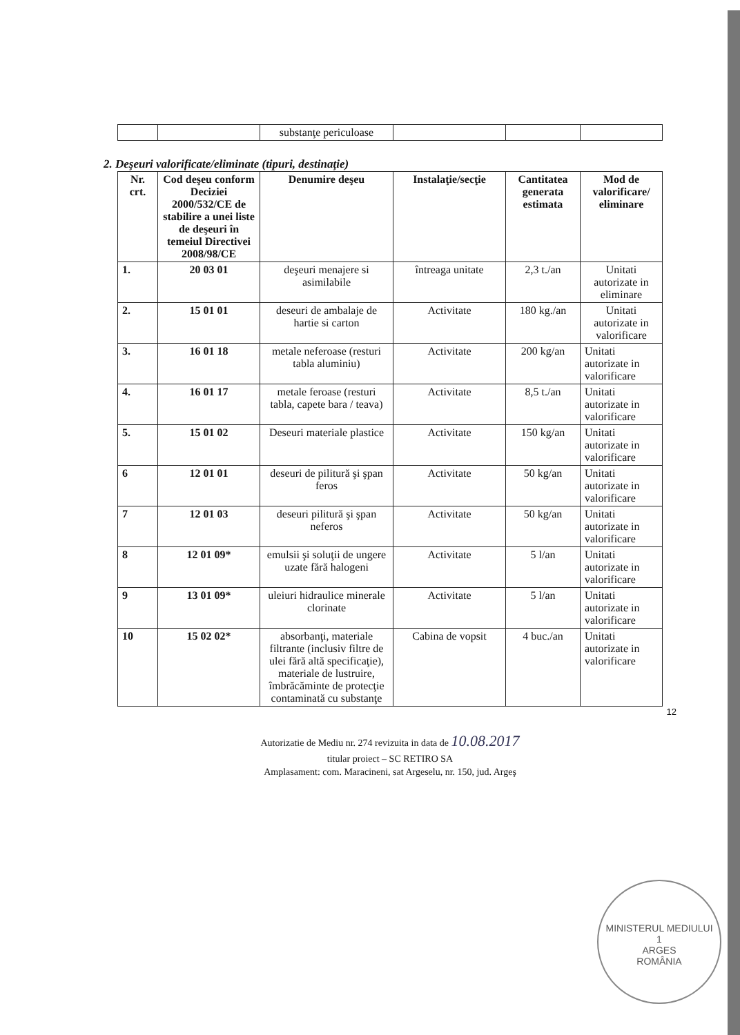| | | substanţe periculoase | | | |
2. Deşeuri valorificate/eliminate (tipuri, destinaţie)
| Nr. crt. | Cod deşeu conform Deciziei 2000/532/CE de stabilire a unei liste de deşeuri în temeiul Directivei 2008/98/CE | Denumire deşeu | Instalaţie/secţie | Cantitatea generata estimata | Mod de valorificare/ eliminare |
| --- | --- | --- | --- | --- | --- |
| 1. | 20 03 01 | deşeuri menajere si asimilabile | întreaga unitate | 2,3 t./an | Unitati autorizate in eliminare |
| 2. | 15 01 01 | deseuri de ambalaje de hartie si carton | Activitate | 180 kg./an | Unitati autorizate in valorificare |
| 3. | 16 01 18 | metale neferoase (resturi tabla aluminiu) | Activitate | 200 kg/an | Unitati autorizate in valorificare |
| 4. | 16 01 17 | metale feroase (resturi tabla, capete bara / teava) | Activitate | 8,5 t./an | Unitati autorizate in valorificare |
| 5. | 15 01 02 | Deseuri materiale plastice | Activitate | 150 kg/an | Unitati autorizate in valorificare |
| 6 | 12 01 01 | deseuri de pilitură şi şpan feros | Activitate | 50 kg/an | Unitati autorizate in valorificare |
| 7 | 12 01 03 | deseuri pilitură şi şpan neferos | Activitate | 50 kg/an | Unitati autorizate in valorificare |
| 8 | 12 01 09* | emulsii şi soluţii de ungere uzate fără halogeni | Activitate | 5 l/an | Unitati autorizate in valorificare |
| 9 | 13 01 09* | uleiuri hidraulice minerale clorinate | Activitate | 5 l/an | Unitati autorizate in valorificare |
| 10 | 15 02 02* | absorbanţi, materiale filtrante (inclusiv filtre de ulei fără altă specificaţie), materiale de lustruire, îmbrăcăminte de protecţie contaminată cu substanţe | Cabina de vopsit | 4 buc./an | Unitati autorizate in valorificare |
12
Autorizatie de Mediu nr. 274 revizuita in data de 10.08.2017
titular proiect – SC RETIRO SA
Amplasament: com. Maracineni, sat Argeselu, nr. 150, jud. Argeş
MINISTERUL MEDIULUI
1
ARGES
ROMÂNIA